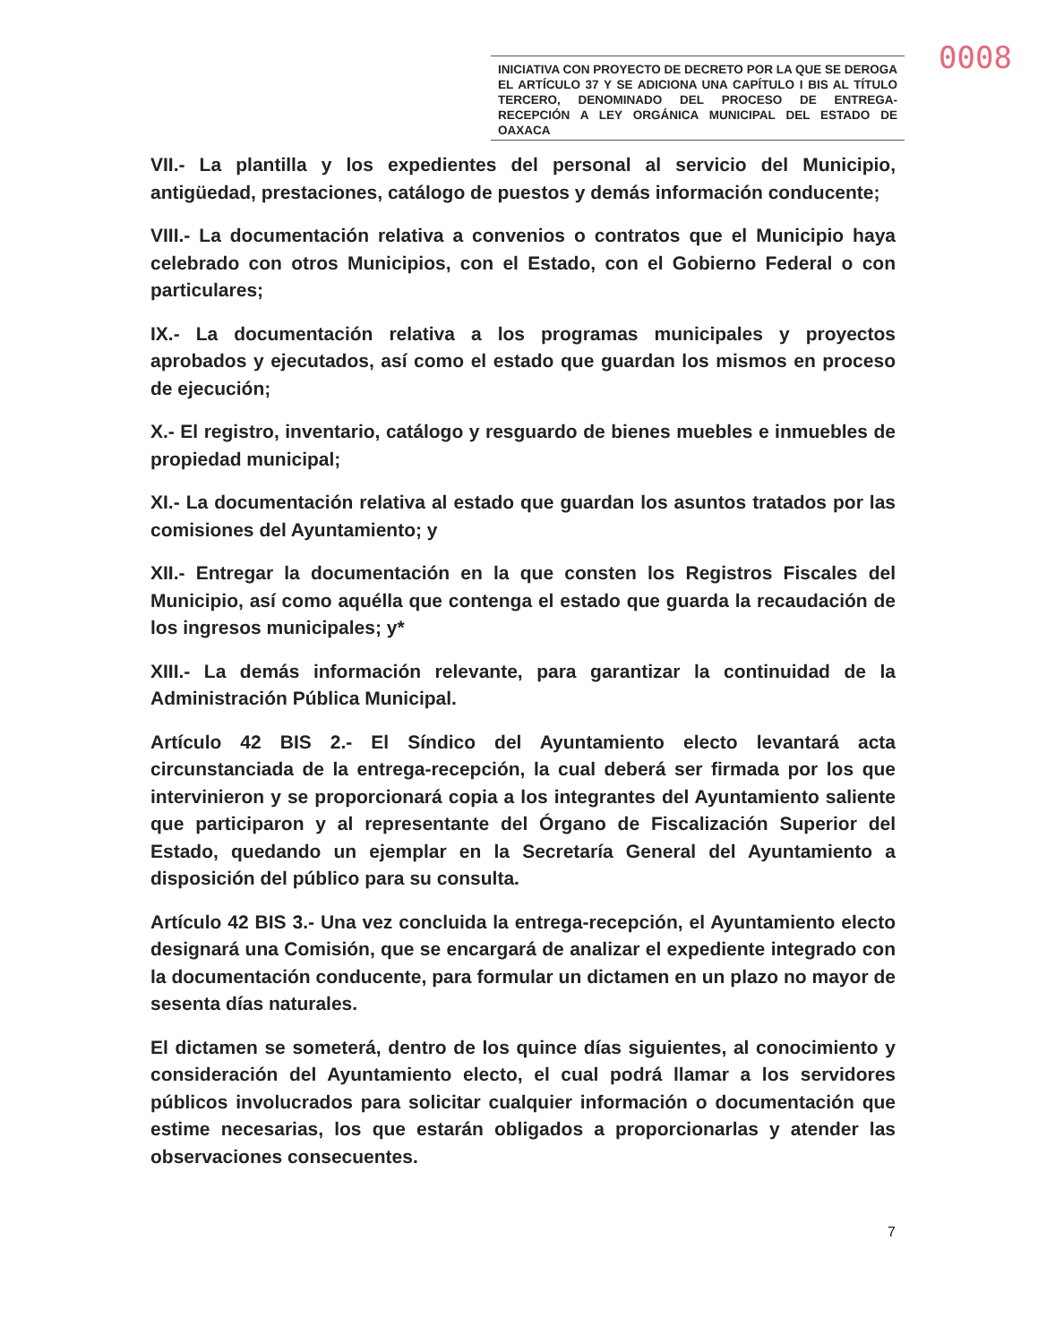0008
INICIATIVA CON PROYECTO DE DECRETO POR LA QUE SE DEROGA EL ARTÍCULO 37 Y SE ADICIONA UNA CAPÍTULO I BIS AL TÍTULO TERCERO, DENOMINADO DEL PROCESO DE ENTREGA-RECEPCIÓN A LEY ORGÁNICA MUNICIPAL DEL ESTADO DE OAXACA
VII.- La plantilla y los expedientes del personal al servicio del Municipio, antigüedad, prestaciones, catálogo de puestos y demás información conducente;
VIII.- La documentación relativa a convenios o contratos que el Municipio haya celebrado con otros Municipios, con el Estado, con el Gobierno Federal o con particulares;
IX.- La documentación relativa a los programas municipales y proyectos aprobados y ejecutados, así como el estado que guardan los mismos en proceso de ejecución;
X.- El registro, inventario, catálogo y resguardo de bienes muebles e inmuebles de propiedad municipal;
XI.- La documentación relativa al estado que guardan los asuntos tratados por las comisiones del Ayuntamiento; y
XII.- Entregar la documentación en la que consten los Registros Fiscales del Municipio, así como aquélla que contenga el estado que guarda la recaudación de los ingresos municipales; y*
XIII.- La demás información relevante, para garantizar la continuidad de la Administración Pública Municipal.
Artículo 42 BIS 2.- El Síndico del Ayuntamiento electo levantará acta circunstanciada de la entrega-recepción, la cual deberá ser firmada por los que intervinieron y se proporcionará copia a los integrantes del Ayuntamiento saliente que participaron y al representante del Órgano de Fiscalización Superior del Estado, quedando un ejemplar en la Secretaría General del Ayuntamiento a disposición del público para su consulta.
Artículo 42 BIS 3.- Una vez concluida la entrega-recepción, el Ayuntamiento electo designará una Comisión, que se encargará de analizar el expediente integrado con la documentación conducente, para formular un dictamen en un plazo no mayor de sesenta días naturales.
El dictamen se someterá, dentro de los quince días siguientes, al conocimiento y consideración del Ayuntamiento electo, el cual podrá llamar a los servidores públicos involucrados para solicitar cualquier información o documentación que estime necesarias, los que estarán obligados a proporcionarlas y atender las observaciones consecuentes.
7